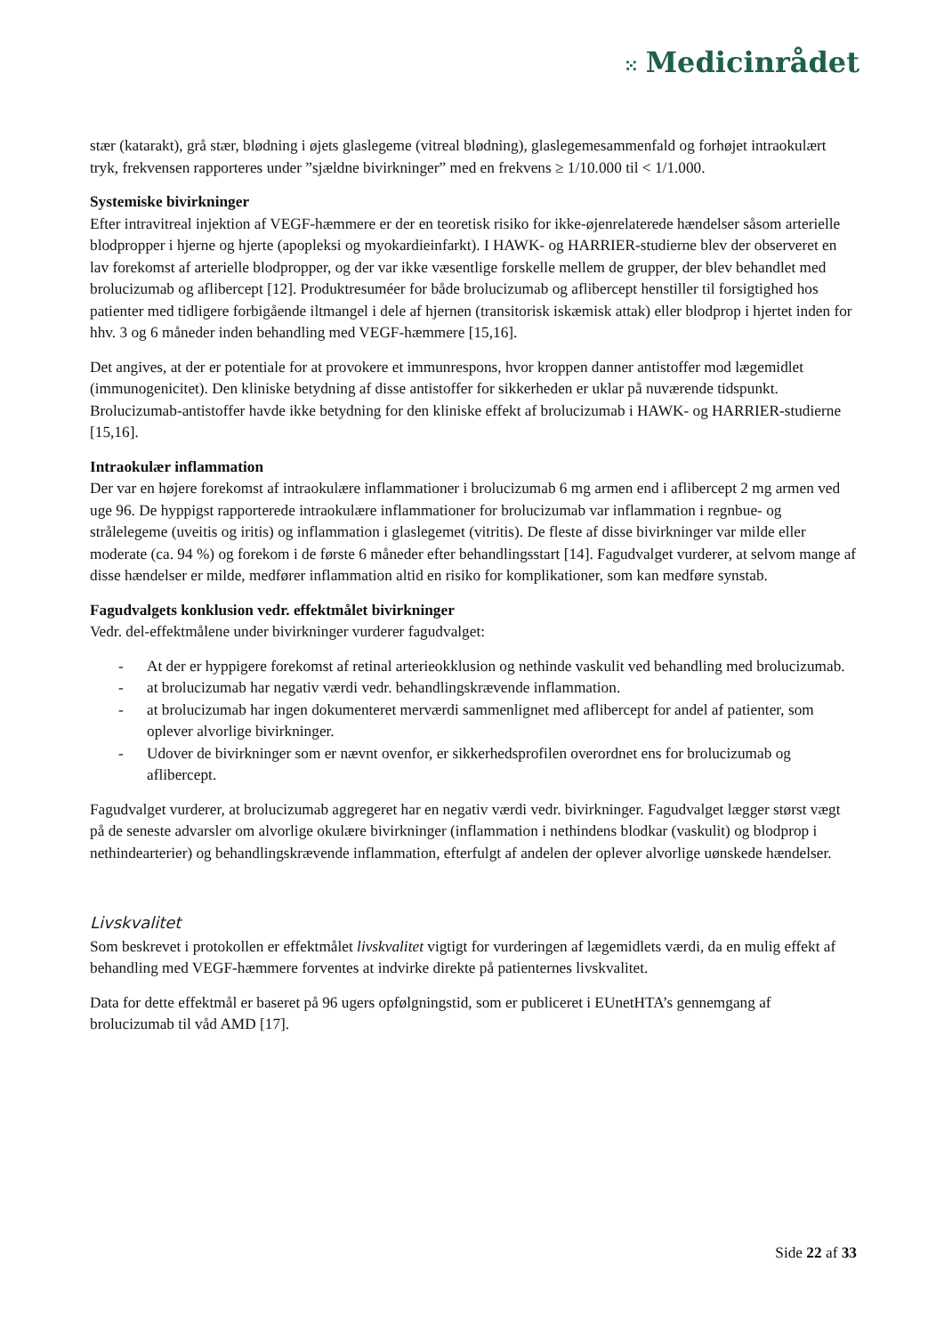⁙ Medicinrådet
stær (katarakt), grå stær, blødning i øjets glaslegeme (vitreal blødning), glaslegemesammenfald og forhøjet intraokulært tryk, frekvensen rapporteres under ”sjældne bivirkninger” med en frekvens ≥ 1/10.000 til < 1/1.000.
Systemiske bivirkninger
Efter intravitreal injektion af VEGF-hæmmere er der en teoretisk risiko for ikke-øjenrelaterede hændelser såsom arterielle blodpropper i hjerne og hjerte (apopleksi og myokardieinfarkt). I HAWK- og HARRIER-studierne blev der observeret en lav forekomst af arterielle blodpropper, og der var ikke væsentlige forskelle mellem de grupper, der blev behandlet med brolucizumab og aflibercept [12]. Produktresuméer for både brolucizumab og aflibercept henstiller til forsigtighed hos patienter med tidligere forbigående iltmangel i dele af hjernen (transitorisk iskæmisk attak) eller blodprop i hjertet inden for hhv. 3 og 6 måneder inden behandling med VEGF-hæmmere [15,16].
Det angives, at der er potentiale for at provokere et immunrespons, hvor kroppen danner antistoffer mod lægemidlet (immunogenicitet). Den kliniske betydning af disse antistoffer for sikkerheden er uklar på nuværende tidspunkt. Brolucizumab-antistoffer havde ikke betydning for den kliniske effekt af brolucizumab i HAWK- og HARRIER-studierne [15,16].
Intraokulær inflammation
Der var en højere forekomst af intraokulære inflammationer i brolucizumab 6 mg armen end i aflibercept 2 mg armen ved uge 96. De hyppigst rapporterede intraokulære inflammationer for brolucizumab var inflammation i regnbue- og strålelegeme (uveitis og iritis) og inflammation i glaslegemet (vitritis). De fleste af disse bivirkninger var milde eller moderate (ca. 94 %) og forekom i de første 6 måneder efter behandlingsstart [14]. Fagudvalget vurderer, at selvom mange af disse hændelser er milde, medfører inflammation altid en risiko for komplikationer, som kan medføre synstab.
Fagudvalgets konklusion vedr. effektmålet bivirkninger
Vedr. del-effektmålene under bivirkninger vurderer fagudvalget:
- At der er hyppigere forekomst af retinal arterieokklusion og nethinde vaskulit ved behandling med brolucizumab.
- at brolucizumab har negativ værdi vedr. behandlingskrævende inflammation.
- at brolucizumab har ingen dokumenteret merværdi sammenlignet med aflibercept for andel af patienter, som oplever alvorlige bivirkninger.
- Udover de bivirkninger som er nævnt ovenfor, er sikkerhedsprofilen overordnet ens for brolucizumab og aflibercept.
Fagudvalget vurderer, at brolucizumab aggregeret har en negativ værdi vedr. bivirkninger. Fagudvalget lægger størst vægt på de seneste advarsler om alvorlige okulære bivirkninger (inflammation i nethindens blodkar (vaskulit) og blodprop i nethindearterier) og behandlingskrævende inflammation, efterfulgt af andelen der oplever alvorlige uønskede hændelser.
Livskvalitet
Som beskrevet i protokollen er effektmålet livskvalitet vigtigt for vurderingen af lægemidlets værdi, da en mulig effekt af behandling med VEGF-hæmmere forventes at indvirke direkte på patienternes livskvalitet.
Data for dette effektmål er baseret på 96 ugers opfølgningstid, som er publiceret i EUnetHTA’s gennemgang af brolucizumab til våd AMD [17].
Side 22 af 33